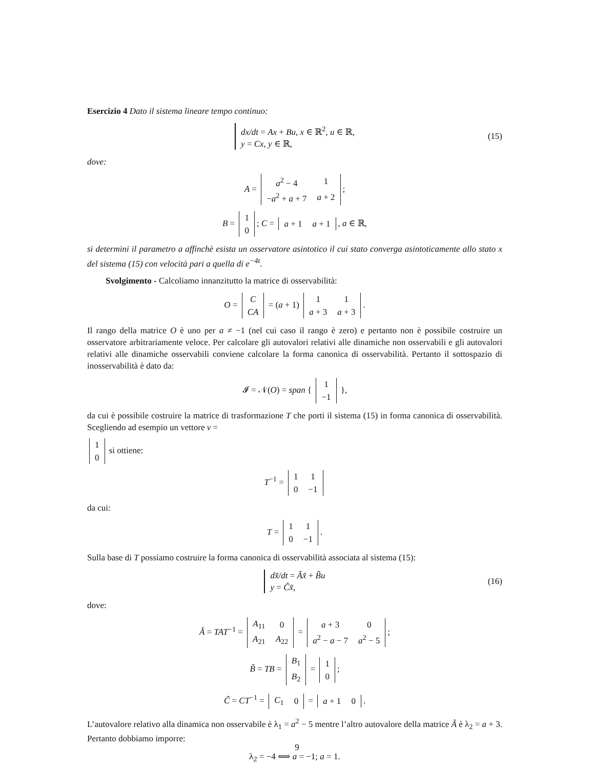Esercizio 4 Dato il sistema lineare tempo continuo:
dx/dt = Ax + Bu, x ∈ ℝ<sup>2</sup>, u ∈ ℝ,
y = Cx, y ∈ ℝ, (15)
dove:
A =
| a<sup>2</sup> − 4 | 1 |
| − a<sup>2</sup> + a + 7 | a + 2 |
;
B =
| 1 |
| 0 |
; C =
| a + 1 | a + 1 |
, a ∈ ℝ,
si determini il parametro a affinchè esista un osservatore asintotico il cui stato converga asintoticamente allo stato x del sistema (15) con velocità pari a quella di e<sup>−4t</sup>.
Svolgimento - Calcoliamo innanzitutto la matrice di osservabilità:
O =
| C |
| CA |
= (a + 1)
| 1 | 1 |
| a + 3 | a + 3 |
.
Il rango della matrice O è uno per a ≠ −1 (nel cui caso il rango è zero) e pertanto non è possibile costruire un osservatore arbitrariamente veloce. Per calcolare gli autovalori relativi alle dinamiche non osservabili e gli autovalori relativi alle dinamiche osservabili conviene calcolare la forma canonica di osservabilità. Pertanto il sottospazio di inosservabilità è dato da:
𝓘 = 𝒩(O) = span {
| 1 |
| −1 |
},
da cui è possibile costruire la matrice di trasformazione T che porti il sistema (15) in forma canonica di osservabilità. Scegliendo ad esempio un vettore v =
| 1 |
| 0 |
si ottiene:
T<sup>−1</sup> =
| 1 | 1 |
| 0 | −1 |
da cui:
T =
| 1 | 1 |
| 0 | −1 |
.
Sulla base di T possiamo costruire la forma canonica di osservabilità associata al sistema (15):
dx̃/dt = Ãx̃ + B̃u
y = C̃x̃, (16)
dove:
Ã = TAT<sup>−1</sup> =
| A<sub>11</sub> | 0 |
| A<sub>21</sub> | A<sub>22</sub> |
=
| a + 3 | 0 |
| a<sup>2</sup> − a − 7 | a<sup>2</sup> − 5 |
;
B̃ = TB =
| B<sub>1</sub> |
| B<sub>2</sub> |
=
| 1 |
| 0 |
;
C̃ = CT<sup>−1</sup> =
| C<sub>1</sub> | 0 |
=
| a + 1 | 0 |
.
L’autovalore relativo alla dinamica non osservabile è λ<sub>1</sub> = a<sup>2</sup> − 5 mentre l’altro autovalore della matrice Ã è λ<sub>2</sub> = a + 3. Pertanto dobbiamo imporre:
λ<sub>2</sub> = −4 ⟺ a = −1; a = 1.
9